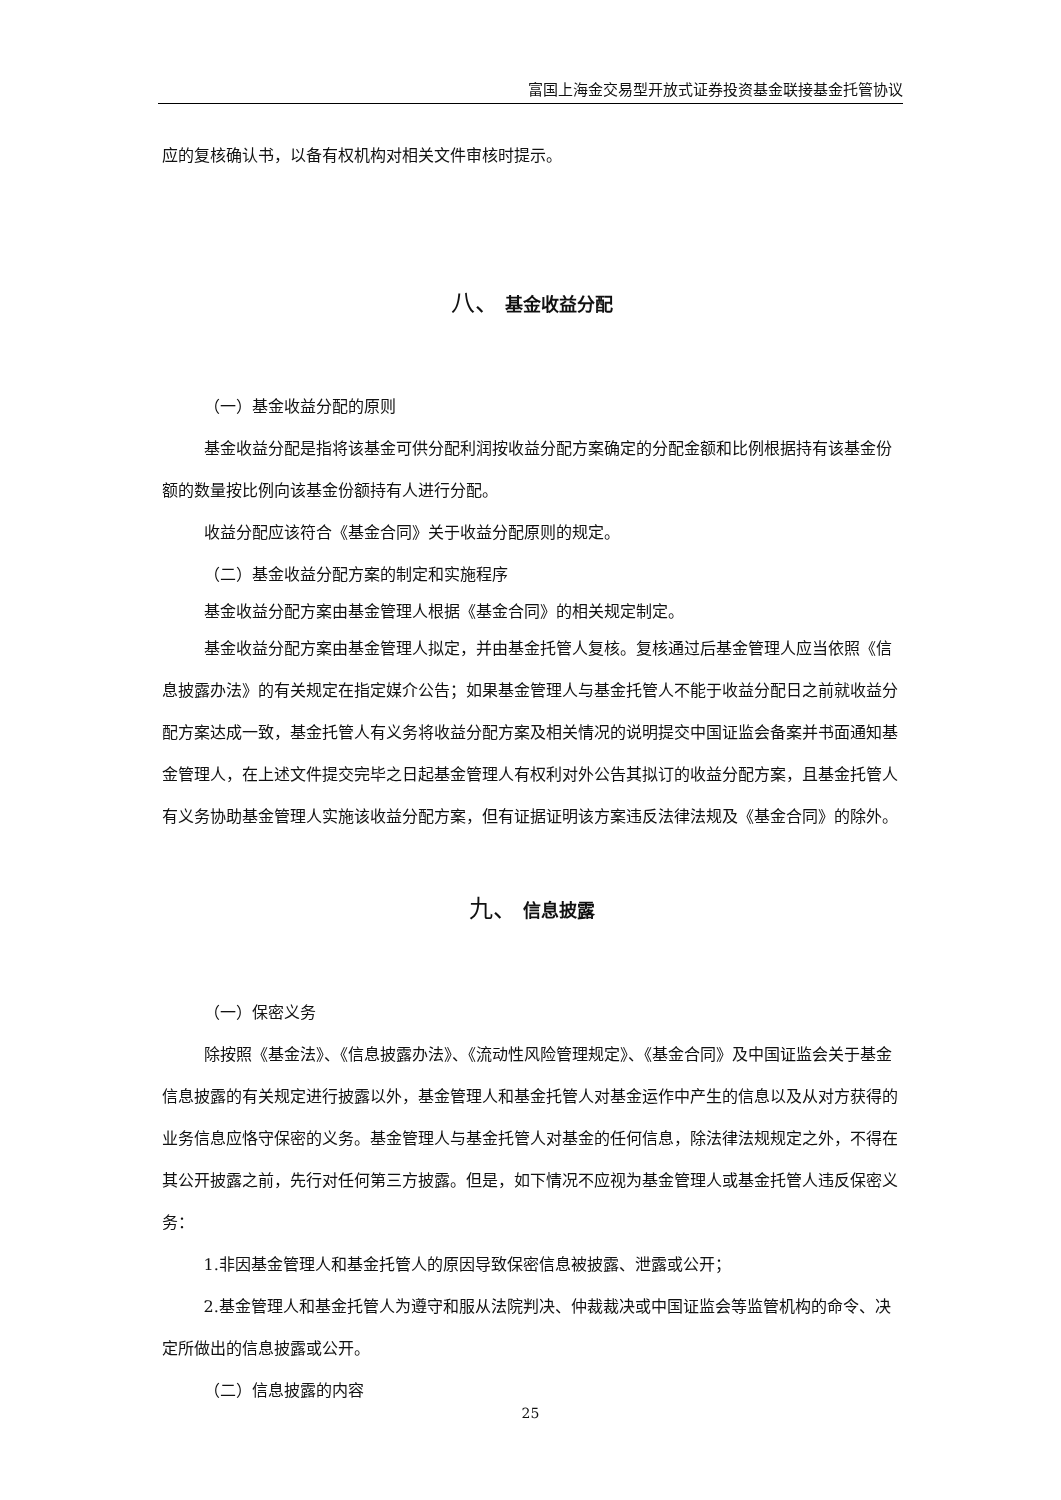富国上海金交易型开放式证券投资基金联接基金托管协议
应的复核确认书，以备有权机构对相关文件审核时提示。
八、 基金收益分配
（一）基金收益分配的原则
基金收益分配是指将该基金可供分配利润按收益分配方案确定的分配金额和比例根据持有该基金份额的数量按比例向该基金份额持有人进行分配。
收益分配应该符合《基金合同》关于收益分配原则的规定。
（二）基金收益分配方案的制定和实施程序
基金收益分配方案由基金管理人根据《基金合同》的相关规定制定。
基金收益分配方案由基金管理人拟定，并由基金托管人复核。复核通过后基金管理人应当依照《信息披露办法》的有关规定在指定媒介公告；如果基金管理人与基金托管人不能于收益分配日之前就收益分配方案达成一致，基金托管人有义务将收益分配方案及相关情况的说明提交中国证监会备案并书面通知基金管理人，在上述文件提交完毕之日起基金管理人有权利对外公告其拟订的收益分配方案，且基金托管人有义务协助基金管理人实施该收益分配方案，但有证据证明该方案违反法律法规及《基金合同》的除外。
九、 信息披露
（一）保密义务
除按照《基金法》、《信息披露办法》、《流动性风险管理规定》、《基金合同》及中国证监会关于基金信息披露的有关规定进行披露以外，基金管理人和基金托管人对基金运作中产生的信息以及从对方获得的业务信息应恪守保密的义务。基金管理人与基金托管人对基金的任何信息，除法律法规规定之外，不得在其公开披露之前，先行对任何第三方披露。但是，如下情况不应视为基金管理人或基金托管人违反保密义务：
1.非因基金管理人和基金托管人的原因导致保密信息被披露、泄露或公开；
2.基金管理人和基金托管人为遵守和服从法院判决、仲裁裁决或中国证监会等监管机构的命令、决定所做出的信息披露或公开。
（二）信息披露的内容
25